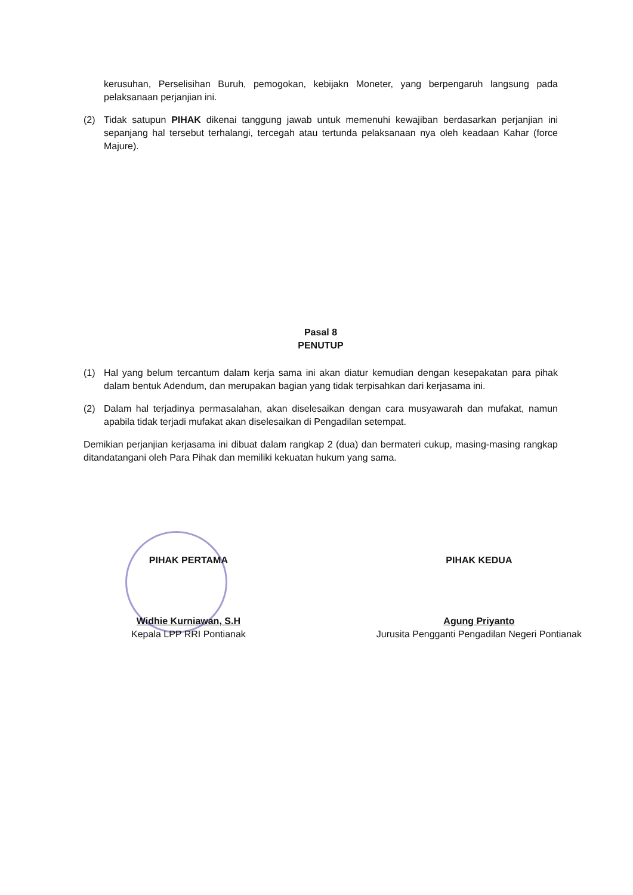kerusuhan, Perselisihan Buruh, pemogokan, kebijakn Moneter, yang berpengaruh langsung pada pelaksanaan perjanjian ini.
(2) Tidak satupun PIHAK dikenai tanggung jawab untuk memenuhi kewajiban berdasarkan perjanjian ini sepanjang hal tersebut terhalangi, tercegah atau tertunda pelaksanaan nya oleh keadaan Kahar (force Majure).
Pasal 8
PENUTUP
(1) Hal yang belum tercantum dalam kerja sama ini akan diatur kemudian dengan kesepakatan para pihak dalam bentuk Adendum, dan merupakan bagian yang tidak terpisahkan dari kerjasama ini.
(2) Dalam hal terjadinya permasalahan, akan diselesaikan dengan cara musyawarah dan mufakat, namun apabila tidak terjadi mufakat akan diselesaikan di Pengadilan setempat.
Demikian perjanjian kerjasama ini dibuat dalam rangkap 2 (dua) dan bermateri cukup, masing-masing rangkap ditandatangani oleh Para Pihak dan memiliki kekuatan hukum yang sama.
PIHAK PERTAMA
Widhie Kurniawan, S.H
Kepala LPP RRI Pontianak
PIHAK KEDUA
Agung Priyanto
Jurusita Pengganti Pengadilan Negeri Pontianak